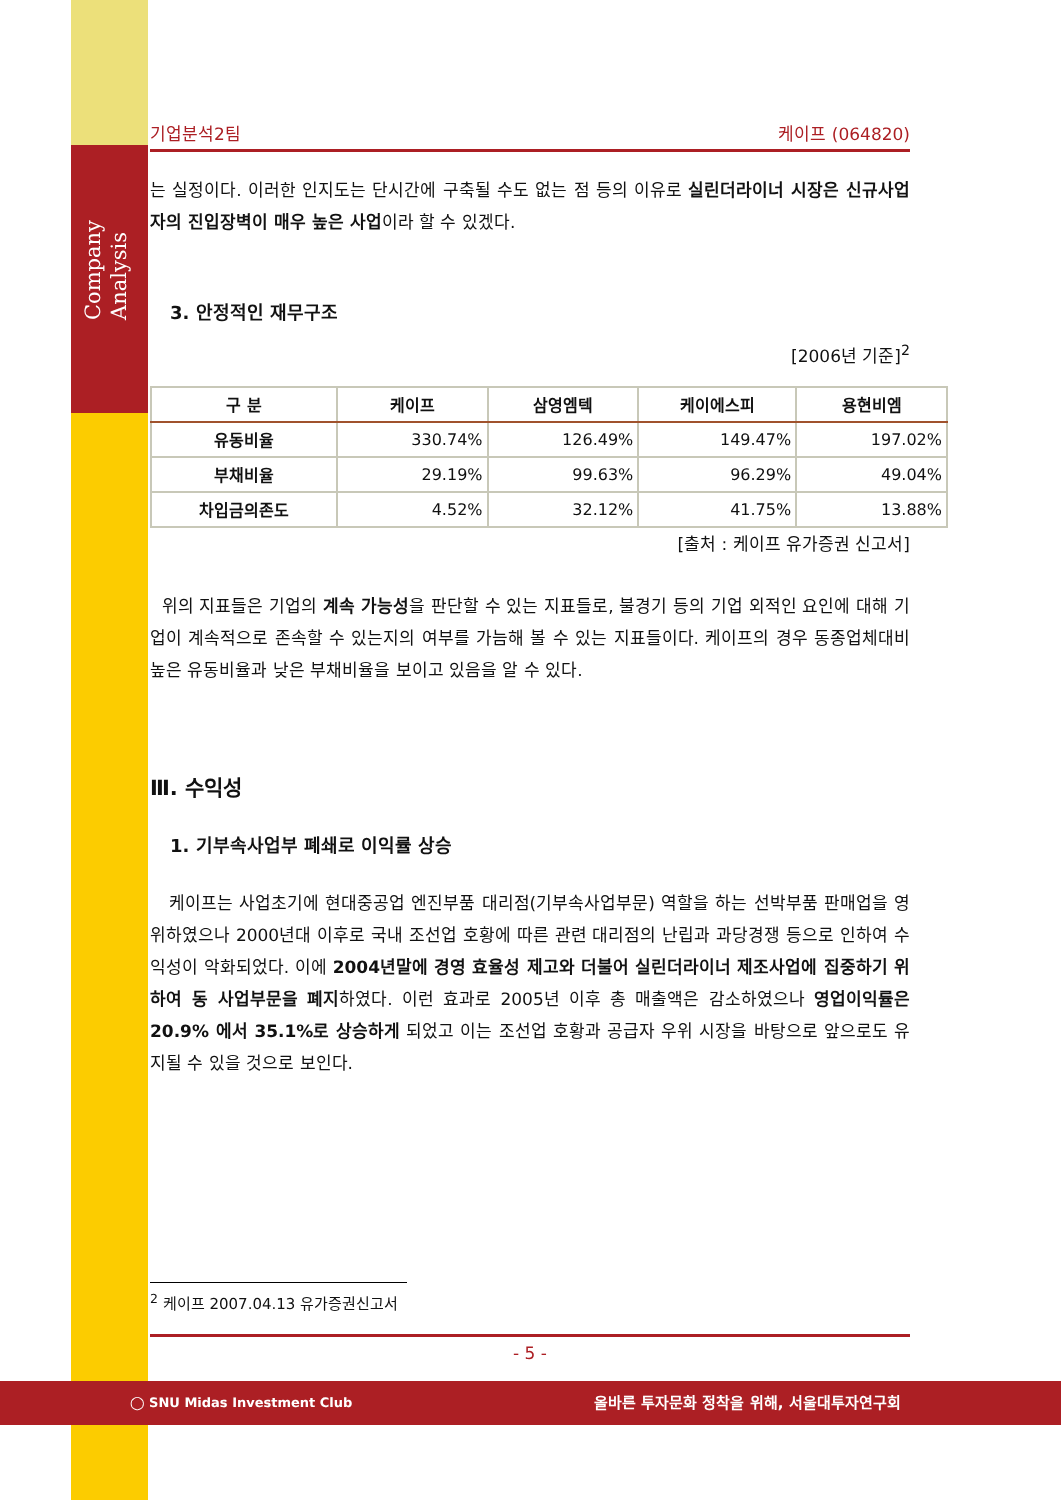Company
Analysis
기업분석2팀 케이프 (064820)
는 실정이다. 이러한 인지도는 단시간에 구축될 수도 없는 점 등의 이유로 실린더라이너 시장은 신규사업자의 진입장벽이 매우 높은 사업이라 할 수 있겠다.
3. 안정적인 재무구조
[2006년 기준]<sup>2</sup>
| 구 분 | 케이프 | 삼영엠텍 | 케이에스피 | 용현비엠 |
| --- | --- | --- | --- | --- |
| 유동비율 | 330.74% | 126.49% | 149.47% | 197.02% |
| 부채비율 | 29.19% | 99.63% | 96.29% | 49.04% |
| 차입금의존도 | 4.52% | 32.12% | 41.75% | 13.88% |
[출처 : 케이프 유가증권 신고서]
위의 지표들은 기업의 계속 가능성을 판단할 수 있는 지표들로, 불경기 등의 기업 외적인 요인에 대해 기업이 계속적으로 존속할 수 있는지의 여부를 가늠해 볼 수 있는 지표들이다. 케이프의 경우 동종업체대비 높은 유동비율과 낮은 부채비율을 보이고 있음을 알 수 있다.
Ⅲ. 수익성
1. 기부속사업부 폐쇄로 이익률 상승
케이프는 사업초기에 현대중공업 엔진부품 대리점(기부속사업부문) 역할을 하는 선박부품 판매업을 영위하였으나 2000년대 이후로 국내 조선업 호황에 따른 관련 대리점의 난립과 과당경쟁 등으로 인하여 수익성이 악화되었다. 이에 2004년말에 경영 효율성 제고와 더불어 실린더라이너 제조사업에 집중하기 위하여 동 사업부문을 폐지하였다. 이런 효과로 2005년 이후 총 매출액은 감소하였으나 영업이익률은 20.9% 에서 35.1%로 상승하게 되었고 이는 조선업 호황과 공급자 우위 시장을 바탕으로 앞으로도 유지될 수 있을 것으로 보인다.
<sup>2</sup> 케이프 2007.04.13 유가증권신고서
- 5 -
◯ SNU Midas Investment Club 올바른 투자문화 정착을 위해, 서울대투자연구회